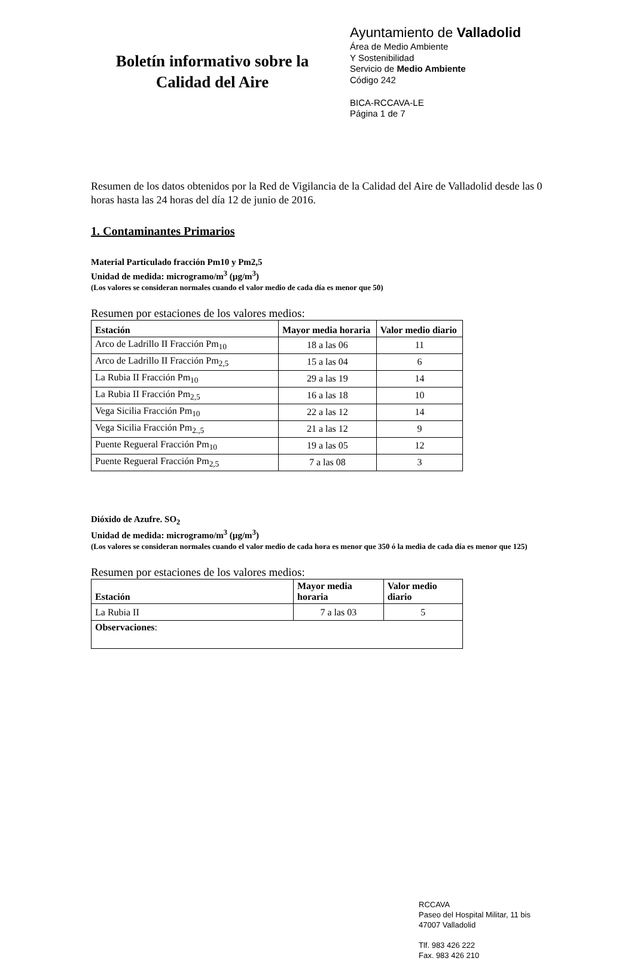Boletín informativo sobre la
Calidad del Aire
Ayuntamiento de Valladolid
Área de Medio Ambiente
Y Sostenibilidad
Servicio de Medio Ambiente
Código 242
BICA-RCCAVA-LE
Página 1 de 7
Resumen de los datos obtenidos por la Red de Vigilancia de la Calidad del Aire de Valladolid desde las 0 horas hasta las 24 horas del día 12 de junio de 2016.
1. Contaminantes Primarios
Material Particulado fracción Pm10 y Pm2,5
Unidad de medida: microgramo/m<sup>3</sup> (µg/m<sup>3</sup>)
(Los valores se consideran normales cuando el valor medio de cada día es menor que 50)
Resumen por estaciones de los valores medios:
| Estación | Mayor media horaria | Valor medio diario |
| --- | --- | --- |
| Arco de Ladrillo II Fracción Pm<sub>10</sub> | 18 a las 06 | 11 |
| Arco de Ladrillo II Fracción Pm<sub>2,5</sub> | 15 a las 04 | 6 |
| La Rubia II Fracción Pm<sub>10</sub> | 29 a las 19 | 14 |
| La Rubia II Fracción Pm<sub>2,5</sub> | 16 a las 18 | 10 |
| Vega Sicilia Fracción Pm<sub>10</sub> | 22 a las 12 | 14 |
| Vega Sicilia Fracción Pm<sub>2.,5</sub> | 21 a las 12 | 9 |
| Puente Regueral Fracción Pm<sub>10</sub> | 19 a las 05 | 12 |
| Puente Regueral Fracción Pm<sub>2,5</sub> | 7 a las 08 | 3 |
Dióxido de Azufre. SO<sub>2</sub>
Unidad de medida: microgramo/m<sup>3</sup> (µg/m<sup>3</sup>)
(Los valores se consideran normales cuando el valor medio de cada hora es menor que 350 ó la media de cada día es menor que 125)
Resumen por estaciones de los valores medios:
| Estación | Mayor media horaria | Valor medio diario |
| --- | --- | --- |
| La Rubia II | 7 a las 03 | 5 |
| Observaciones : | | |
RCCAVA
Paseo del Hospital Militar, 11 bis
47007 Valladolid
Tlf. 983 426 222
Fax. 983 426 210